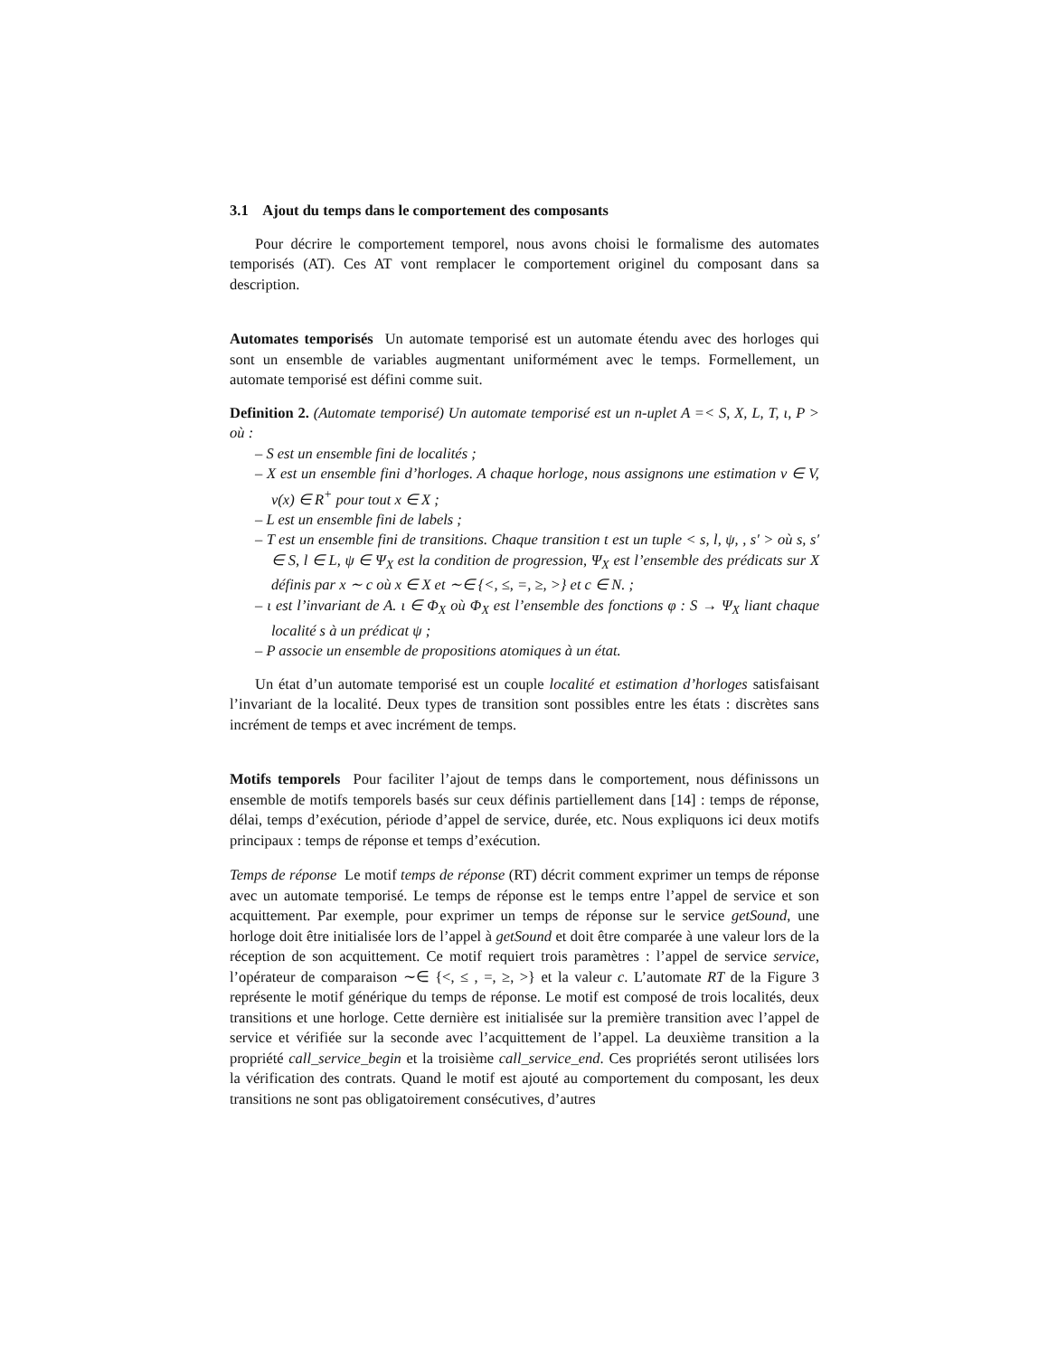3.1 Ajout du temps dans le comportement des composants
Pour décrire le comportement temporel, nous avons choisi le formalisme des automates temporisés (AT). Ces AT vont remplacer le comportement originel du composant dans sa description.
Automates temporisés Un automate temporisé est un automate étendu avec des horloges qui sont un ensemble de variables augmentant uniformément avec le temps. Formellement, un automate temporisé est défini comme suit.
Definition 2. (Automate temporisé) Un automate temporisé est un n-uplet A =< S, X, L, T, ι, P > où :
– S est un ensemble fini de localités ;
– X est un ensemble fini d’horloges. A chaque horloge, nous assignons une estimation v ∈ V, v(x) ∈ R<sup>+</sup> pour tout x ∈ X ;
– L est un ensemble fini de labels ;
– T est un ensemble fini de transitions. Chaque transition t est un tuple < s, l, ψ, , s′ > où s, s′ ∈ S, l ∈ L, ψ ∈ Ψ<sub>X</sub> est la condition de progression, Ψ<sub>X</sub> est l’ensemble des prédicats sur X définis par x ∼ c où x ∈ X et ∼∈ {<, ≤, =, ≥, >} et c ∈ N. ;
– ι est l’invariant de A. ι ∈ Φ<sub>X</sub> où Φ<sub>X</sub> est l’ensemble des fonctions φ : S → Ψ<sub>X</sub> liant chaque localité s à un prédicat ψ ;
– P associe un ensemble de propositions atomiques à un état.
Un état d’un automate temporisé est un couple localité et estimation d’horloges satisfaisant l’invariant de la localité. Deux types de transition sont possibles entre les états : discrètes sans incrément de temps et avec incrément de temps.
Motifs temporels Pour faciliter l’ajout de temps dans le comportement, nous définissons un ensemble de motifs temporels basés sur ceux définis partiellement dans [14] : temps de réponse, délai, temps d’exécution, période d’appel de service, durée, etc. Nous expliquons ici deux motifs principaux : temps de réponse et temps d’exécution.
Temps de réponse Le motif temps de réponse (RT) décrit comment exprimer un temps de réponse avec un automate temporisé. Le temps de réponse est le temps entre l’appel de service et son acquittement. Par exemple, pour exprimer un temps de réponse sur le service getSound, une horloge doit être initialisée lors de l’appel à getSound et doit être comparée à une valeur lors de la réception de son acquittement. Ce motif requiert trois paramètres : l’appel de service service, l’opérateur de comparaison ∼∈ {<, ≤ , =, ≥, >} et la valeur c. L’automate RT de la Figure 3 représente le motif générique du temps de réponse. Le motif est composé de trois localités, deux transitions et une horloge. Cette dernière est initialisée sur la première transition avec l’appel de service et vérifiée sur la seconde avec l’acquittement de l’appel. La deuxième transition a la propriété call_service_begin et la troisième call_service_end. Ces propriétés seront utilisées lors la vérification des contrats. Quand le motif est ajouté au comportement du composant, les deux transitions ne sont pas obligatoirement consécutives, d’autres